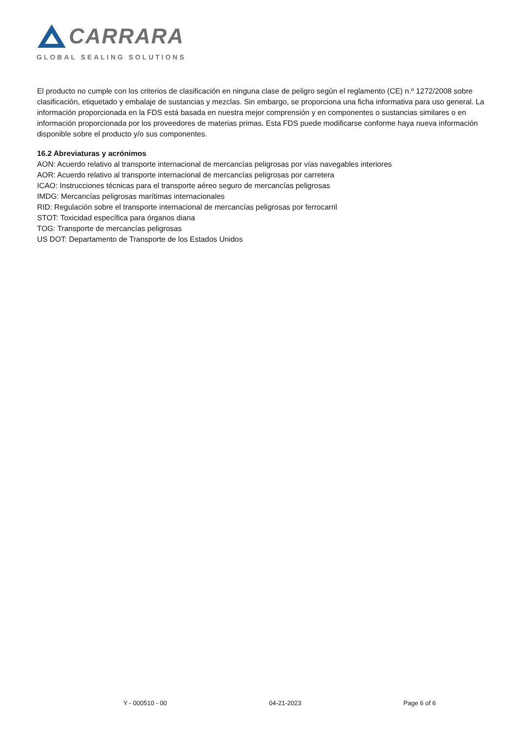CARRARA
GLOBAL SEALING SOLUTIONS
El producto no cumple con los criterios de clasificación en ninguna clase de peligro según el reglamento (CE) n.º 1272/2008 sobre clasificación, etiquetado y embalaje de sustancias y mezclas. Sin embargo, se proporciona una ficha informativa para uso general. La información proporcionada en la FDS está basada en nuestra mejor comprensión y en componentes o sustancias similares o en información proporcionada por los proveedores de materias primas. Esta FDS puede modificarse conforme haya nueva información disponible sobre el producto y/o sus componentes.
16.2 Abreviaturas y acrónimos
AON: Acuerdo relativo al transporte internacional de mercancías peligrosas por vías navegables interiores
AOR: Acuerdo relativo al transporte internacional de mercancías peligrosas por carretera
ICAO: Instrucciones técnicas para el transporte aéreo seguro de mercancías peligrosas
IMDG: Mercancías peligrosas marítimas internacionales
RID: Regulación sobre el transporte internacional de mercancías peligrosas por ferrocarril
STOT: Toxicidad específica para órganos diana
TOG: Transporte de mercancías peligrosas
US DOT: Departamento de Transporte de los Estados Unidos
Y - 000510 - 00 04-21-2023 Page 6 of 6